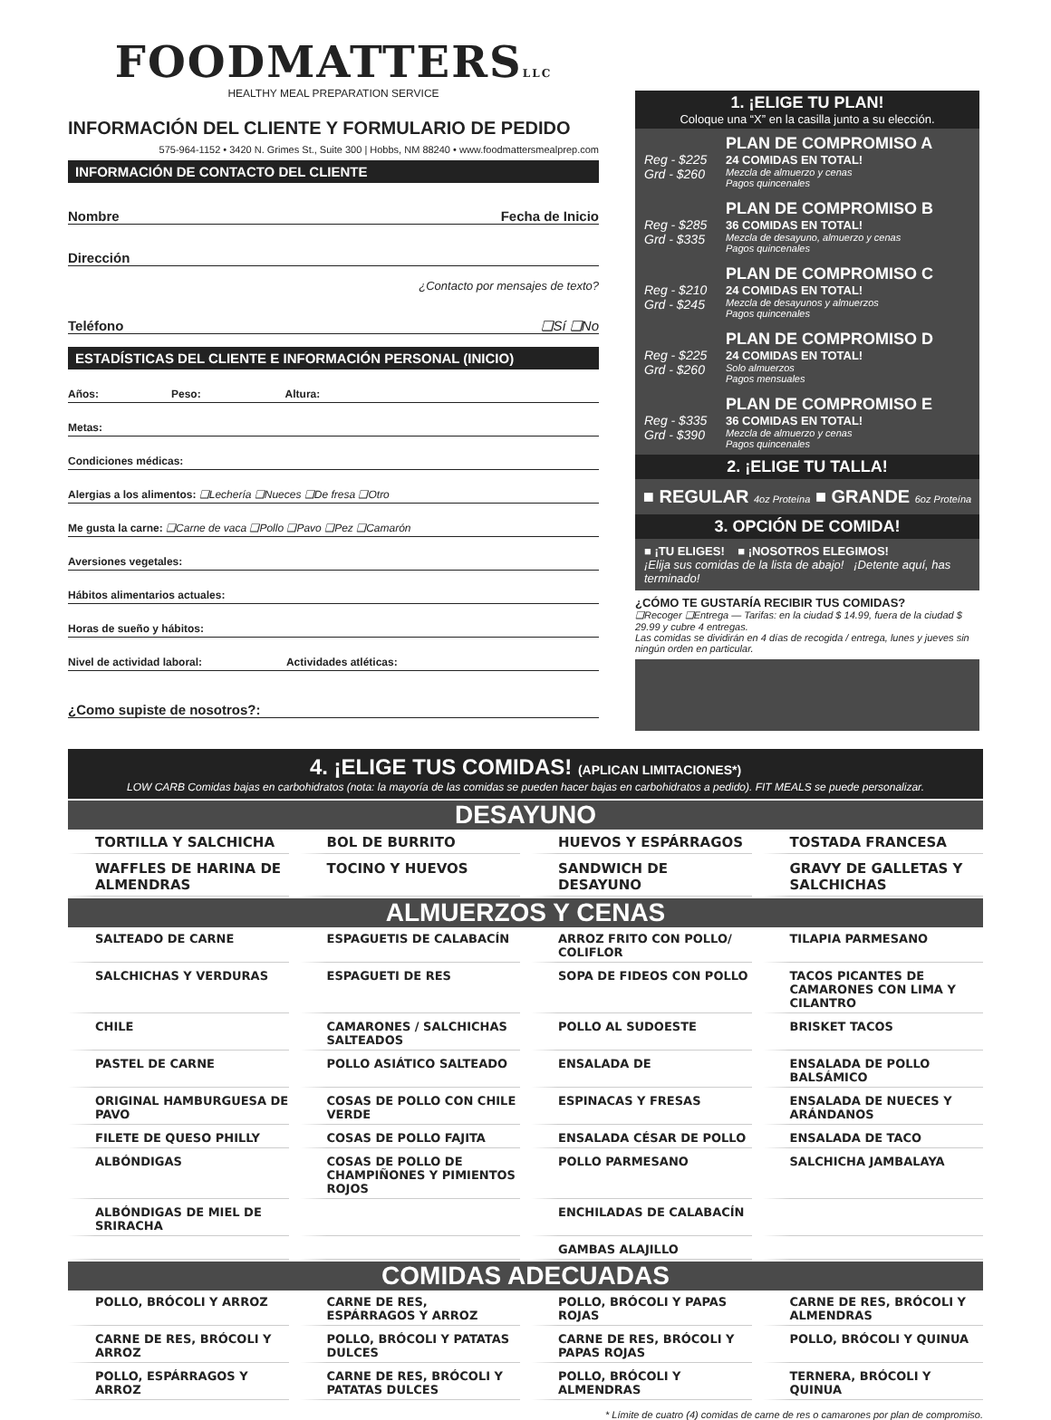FOODMATTERSLLC
HEALTHY MEAL PREPARATION SERVICE
INFORMACIÓN DEL CLIENTE Y FORMULARIO DE PEDIDO
575-964-1152 • 3420 N. Grimes St., Suite 300 | Hobbs, NM 88240 • www.foodmattersmealprep.com
INFORMACIÓN DE CONTACTO DEL CLIENTE
Nombre Fecha de Inicio
Dirección
¿Contacto por mensajes de texto?
Teléfono ❏Sí ❏No
ESTADÍSTICAS DEL CLIENTE E INFORMACIÓN PERSONAL (INICIO)
Años: Peso: Altura:
Metas:
Condiciones médicas:
Alergias a los alimentos: ❏Lechería ❏Nueces ❏De fresa ❏Otro
Me gusta la carne: ❏Carne de vaca ❏Pollo ❏Pavo ❏Pez ❏Camarón
Aversiones vegetales:
Hábitos alimentarios actuales:
Horas de sueño y hábitos:
Nivel de actividad laboral: Actividades atléticas:
¿Como supiste de nosotros?:
1. ¡ELIGE TU PLAN!
Coloque una “X” en la casilla junto a su elección.
Reg - $225
Grd - $260
PLAN DE COMPROMISO A
24 COMIDAS EN TOTAL!
Mezcla de almuerzo y cenas
Pagos quincenales
Reg - $285
Grd - $335
PLAN DE COMPROMISO B
36 COMIDAS EN TOTAL!
Mezcla de desayuno, almuerzo y cenas
Pagos quincenales
Reg - $210
Grd - $245
PLAN DE COMPROMISO C
24 COMIDAS EN TOTAL!
Mezcla de desayunos y almuerzos
Pagos quincenales
Reg - $225
Grd - $260
PLAN DE COMPROMISO D
24 COMIDAS EN TOTAL!
Solo almuerzos
Pagos mensuales
Reg - $335
Grd - $390
PLAN DE COMPROMISO E
36 COMIDAS EN TOTAL!
Mezcla de almuerzo y cenas
Pagos quincenales
2. ¡ELIGE TU TALLA!
■ REGULAR 4oz Proteína ■ GRANDE 6oz Proteína
3. OPCIÓN DE COMIDA!
■ ¡TU ELIGES! ■ ¡NOSOTROS ELEGIMOS!
¡Elija sus comidas de la lista de abajo! ¡Detente aquí, has terminado!
¿CÓMO TE GUSTARÍA RECIBIR TUS COMIDAS?
❏Recoger ❏Entrega — Tarifas: en la ciudad $ 14.99, fuera de la ciudad $ 29.99 y cubre 4 entregas.
Las comidas se dividirán en 4 días de recogida / entrega, lunes y jueves sin ningún orden en particular.
4. ¡ELIGE TUS COMIDAS! (APLICAN LIMITACIONES*)
LOW CARB Comidas bajas en carbohidratos (nota: la mayoría de las comidas se pueden hacer bajas en carbohidratos a pedido). FIT MEALS se puede personalizar.
DESAYUNO
TORTILLA Y SALCHICHA
BOL DE BURRITO
HUEVOS Y ESPÁRRAGOS
TOSTADA FRANCESA
WAFFLES DE HARINA DE ALMENDRAS
TOCINO Y HUEVOS
SANDWICH DE DESAYUNO
GRAVY DE GALLETAS Y SALCHICHAS
ALMUERZOS Y CENAS
SALTEADO DE CARNE
ESPAGUETIS DE CALABACÍN
ARROZ FRITO CON POLLO/ COLIFLOR
TILAPIA PARMESANO
SALCHICHAS Y VERDURAS
ESPAGUETI DE RES
SOPA DE FIDEOS CON POLLO
TACOS PICANTES DE CAMARONES CON LIMA Y CILANTRO
CHILE
CAMARONES / SALCHICHAS SALTEADOS
POLLO AL SUDOESTE
BRISKET TACOS
PASTEL DE CARNE
POLLO ASIÁTICO SALTEADO
ENSALADA DE
ENSALADA DE POLLO BALSÁMICO
ORIGINAL HAMBURGUESA DE PAVO
COSAS DE POLLO CON CHILE VERDE
ESPINACAS Y FRESAS
ENSALADA DE NUECES Y ARÁNDANOS
FILETE DE QUESO PHILLY
COSAS DE POLLO FAJITA
ENSALADA CÉSAR DE POLLO
ENSALADA DE TACO
ALBÓNDIGAS
COSAS DE POLLO DE CHAMPIÑONES Y PIMIENTOS ROJOS
POLLO PARMESANO
SALCHICHA JAMBALAYA
ALBÓNDIGAS DE MIEL DE SRIRACHA
ENCHILADAS DE CALABACÍN
GAMBAS ALAJILLO
COMIDAS ADECUADAS
POLLO, BRÓCOLI Y ARROZ
CARNE DE RES, ESPÁRRAGOS Y ARROZ
POLLO, BRÓCOLI Y PAPAS ROJAS
CARNE DE RES, BRÓCOLI Y ALMENDRAS
CARNE DE RES, BRÓCOLI Y ARROZ
POLLO, BRÓCOLI Y PATATAS DULCES
CARNE DE RES, BRÓCOLI Y PAPAS ROJAS
POLLO, BRÓCOLI Y QUINUA
POLLO, ESPÁRRAGOS Y ARROZ
CARNE DE RES, BRÓCOLI Y PATATAS DULCES
POLLO, BRÓCOLI Y ALMENDRAS
TERNERA, BRÓCOLI Y QUINUA
* Límite de cuatro (4) comidas de carne de res o camarones por plan de compromiso.